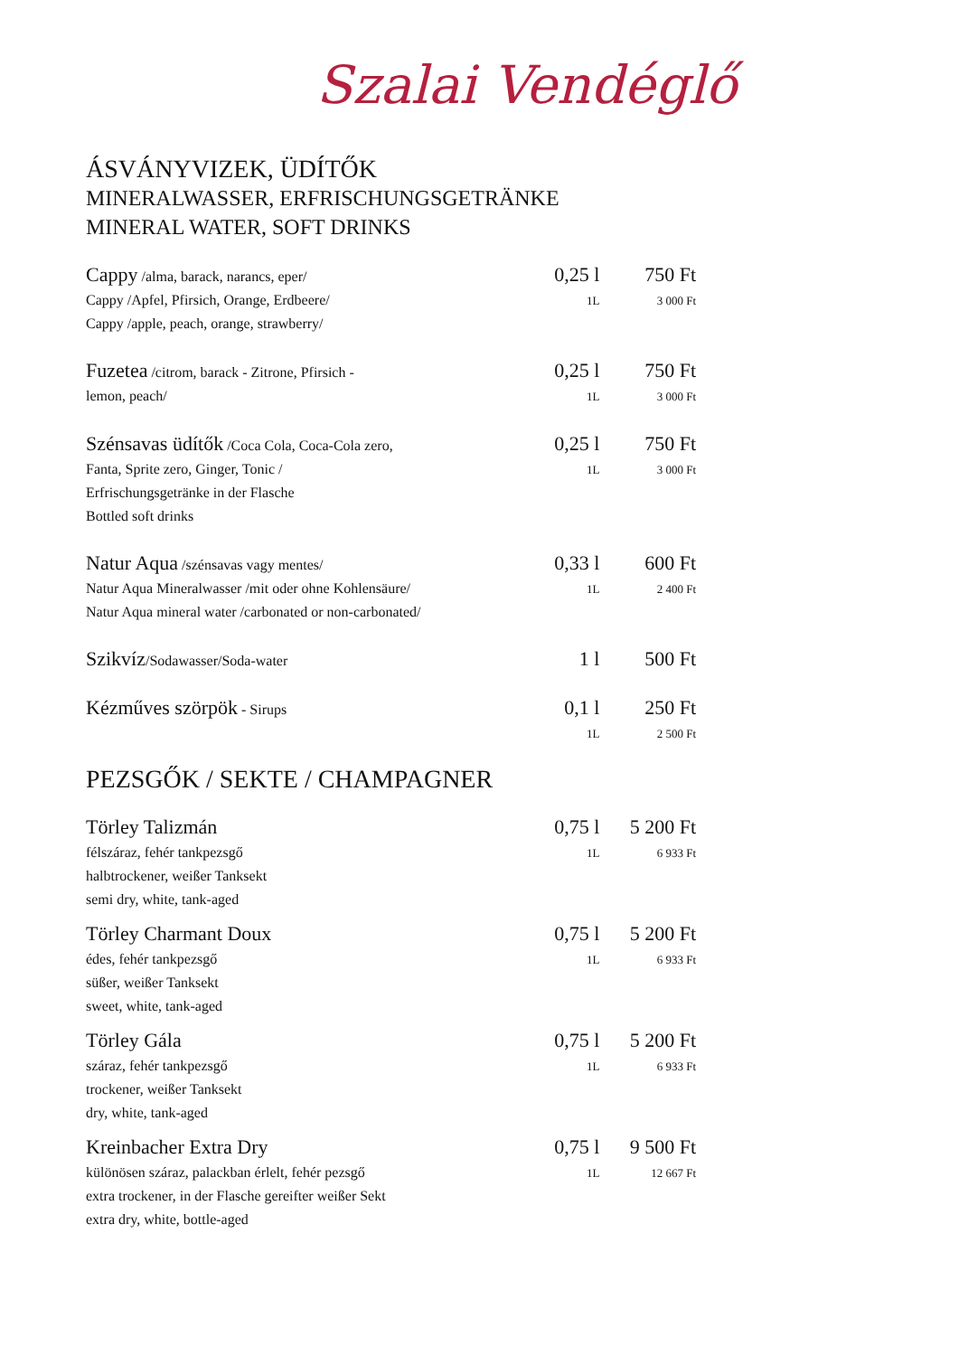Szalai Vendéglő
ÁSVÁNYVIZEK, ÜDÍTŐK
MINERALWASSER, ERFRISCHUNGSGETRÄNKE
MINERAL WATER, SOFT DRINKS
| Cappy /alma, barack, narancs, eper/ Cappy /Apfel, Pfirsich, Orange, Erdbeere/ Cappy /apple, peach, orange, strawberry/ | 0,25 l 1L | 750 Ft 3 000 Ft |
| Fuzetea /citrom, barack - Zitrone, Pfirsich - lemon, peach/ | 0,25 l 1L | 750 Ft 3 000 Ft |
| Szénsavas üdítők /Coca Cola, Coca-Cola zero, Fanta, Sprite zero, Ginger, Tonic / Erfrischungsgetränke in der Flasche Bottled soft drinks | 0,25 l 1L | 750 Ft 3 000 Ft |
| Natur Aqua /szénsavas vagy mentes/ Natur Aqua Mineralwasser /mit oder ohne Kohlensäure/ Natur Aqua mineral water /carbonated or non-carbonated/ | 0,33 l 1L | 600 Ft 2 400 Ft |
| Szikvíz /Sodawasser/Soda-water | 1 l | 500 Ft |
| Kézműves szörpök - Sirups | 0,1 l 1L | 250 Ft 2 500 Ft |
PEZSGŐK / SEKTE / CHAMPAGNER
| Törley Talizmán félszáraz, fehér tankpezsgő halbtrockener, weißer Tanksekt semi dry, white, tank-aged | 0,75 l 1L | 5 200 Ft 6 933 Ft |
| Törley Charmant Doux édes, fehér tankpezsgő süßer, weißer Tanksekt sweet, white, tank-aged | 0,75 l 1L | 5 200 Ft 6 933 Ft |
| Törley Gála száraz, fehér tankpezsgő trockener, weißer Tanksekt dry, white, tank-aged | 0,75 l 1L | 5 200 Ft 6 933 Ft |
| Kreinbacher Extra Dry különösen száraz, palackban érlelt, fehér pezsgő extra trockener, in der Flasche gereifter weißer Sekt extra dry, white, bottle-aged | 0,75 l 1L | 9 500 Ft 12 667 Ft |